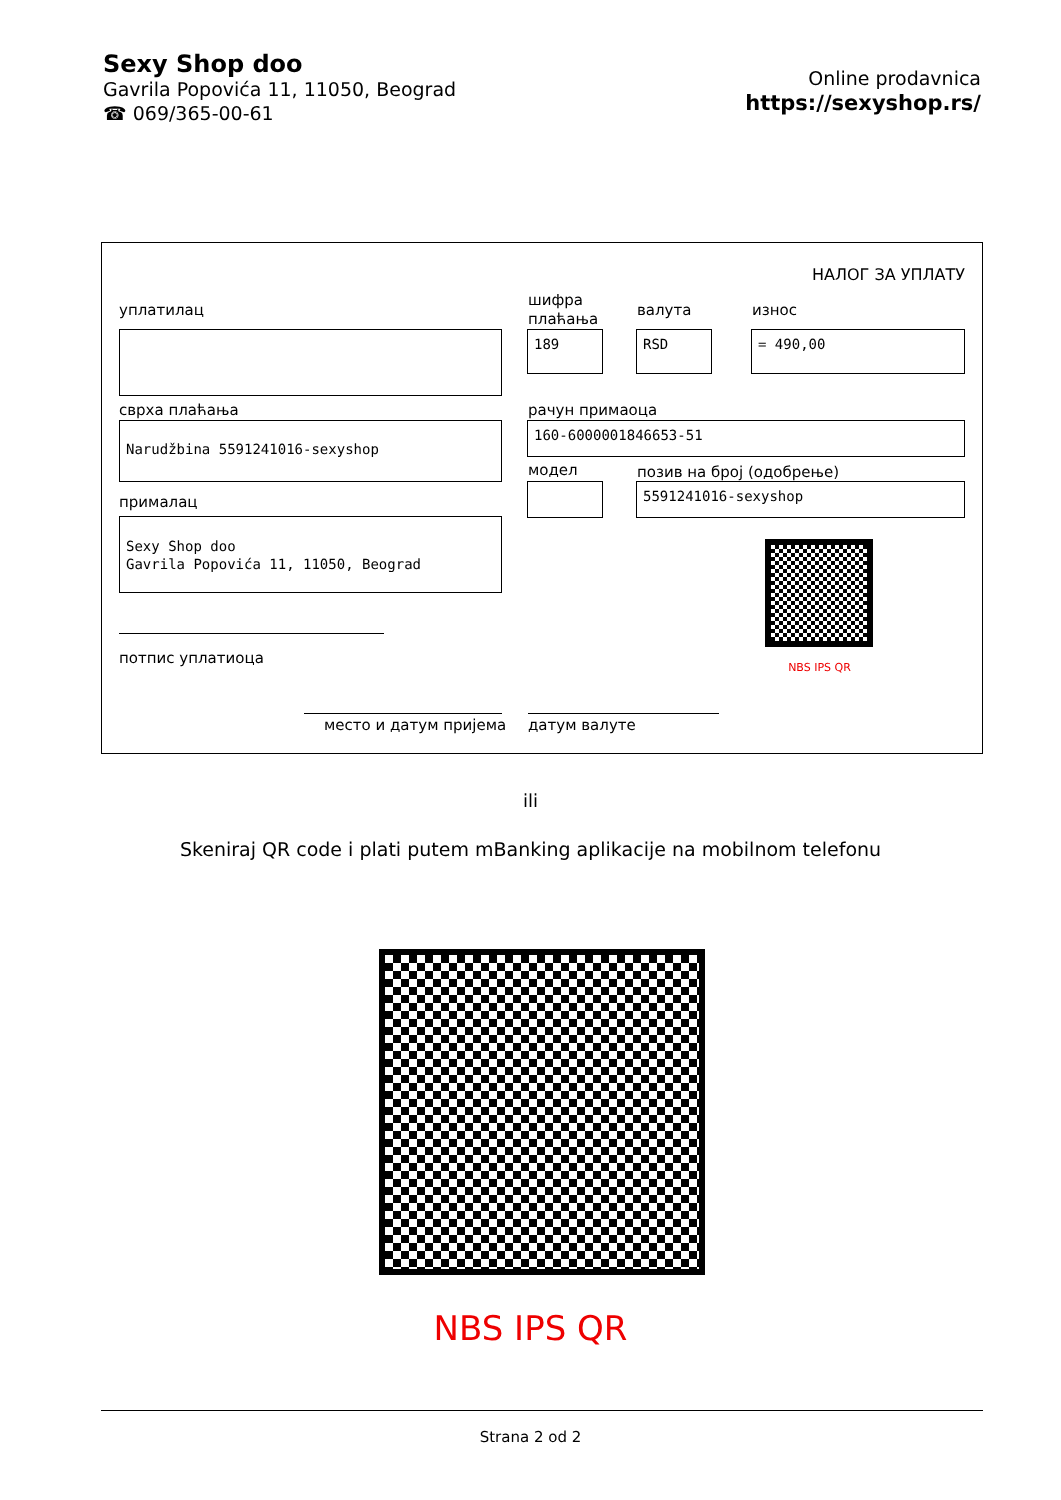Sexy Shop doo
Gavrila Popovića 11, 11050, Beograd
☎ 069/365-00-61
Online prodavnica
https://sexyshop.rs/
НАЛОГ ЗА УПЛАТУ
уплатилац
шифра
плаћања
валута износ
189 RSD = 490,00
сврха плаћања рачун примаоца
Narudžbina 5591241016-sexyshop 160-6000001846653-51
модел позив на број (одобрење)
5591241016-sexyshop
прималац
Sexy Shop doo
Gavrila Popovića 11, 11050, Beograd
NBS IPS QR
потпис уплатиоца
место и датум пријема датум валуте
ili
Skeniraj QR code i plati putem mBanking aplikacije na mobilnom telefonu
NBS IPS QR
Strana 2 od 2